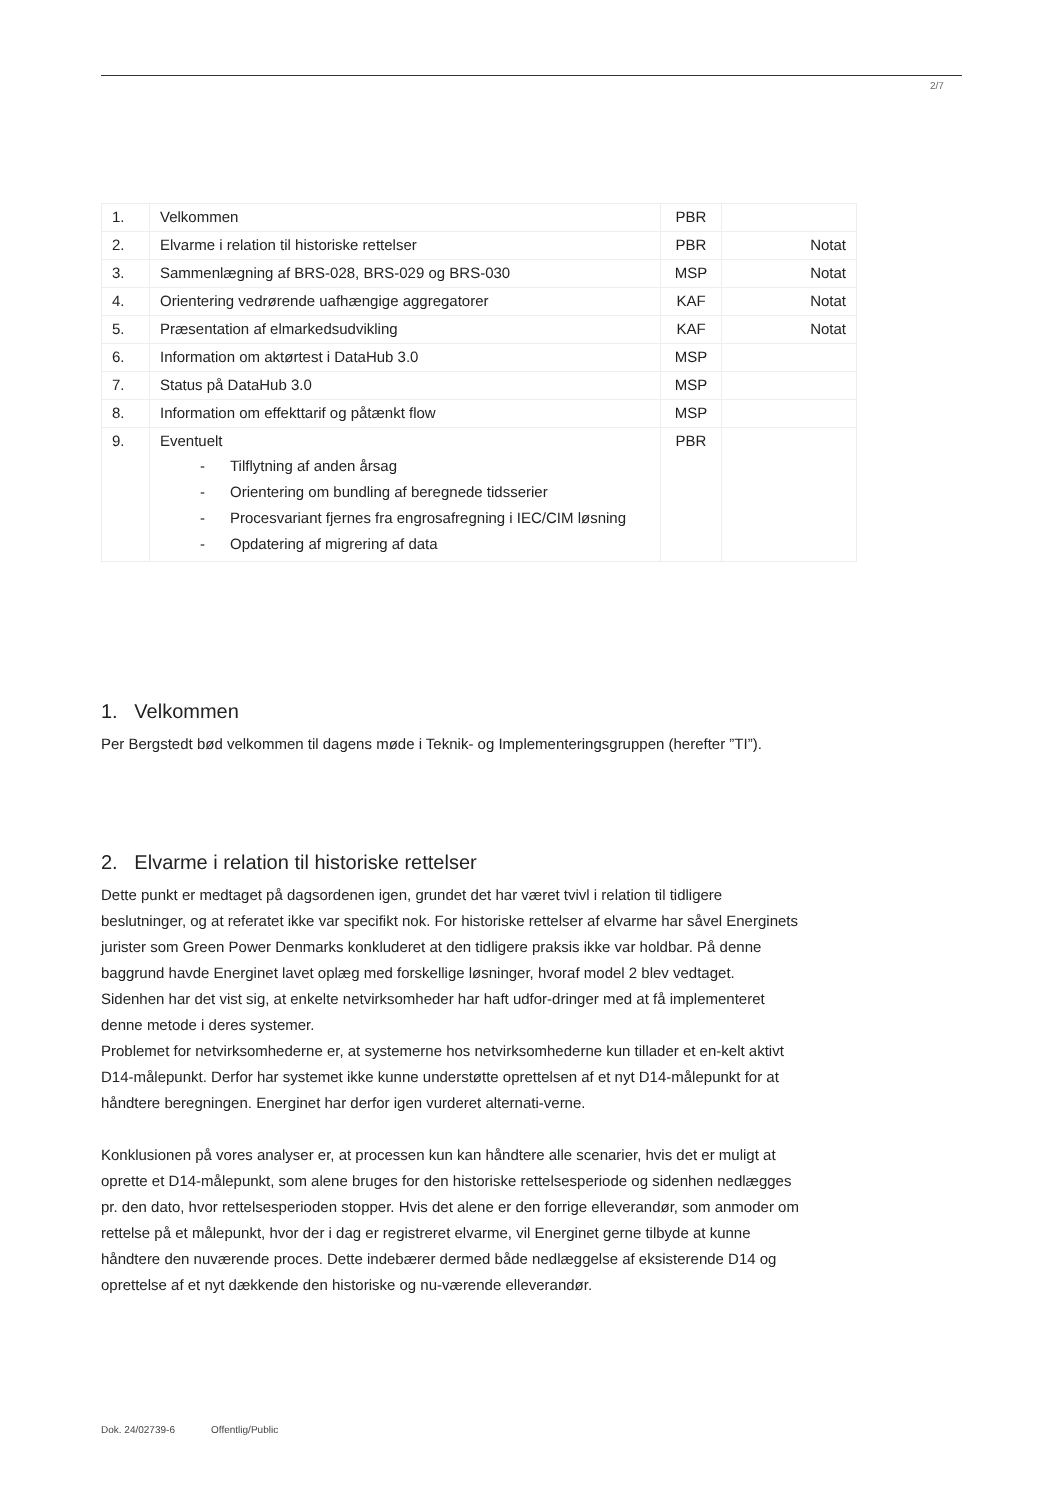2/7
| 1. | Velkommen | PBR | |
| 2. | Elvarme i relation til historiske rettelser | PBR | Notat |
| 3. | Sammenlægning af BRS-028, BRS-029 og BRS-030 | MSP | Notat |
| 4. | Orientering vedrørende uafhængige aggregatorer | KAF | Notat |
| 5. | Præsentation af elmarkedsudvikling | KAF | Notat |
| 6. | Information om aktørtest i DataHub 3.0 | MSP | |
| 7. | Status på DataHub 3.0 | MSP | |
| 8. | Information om effekttarif og påtænkt flow | MSP | |
| 9. | Eventuelt - Tilflytning af anden årsag - Orientering om bundling af beregnede tidsserier - Procesvariant fjernes fra engrosafregning i IEC/CIM løsning - Opdatering af migrering af data | PBR | |
1. Velkommen
Per Bergstedt bød velkommen til dagens møde i Teknik- og Implementeringsgruppen (herefter ”TI”).
2. Elvarme i relation til historiske rettelser
Dette punkt er medtaget på dagsordenen igen, grundet det har været tvivl i relation til tidligere beslutninger, og at referatet ikke var specifikt nok. For historiske rettelser af elvarme har såvel Energinets jurister som Green Power Denmarks konkluderet at den tidligere praksis ikke var holdbar. På denne baggrund havde Energinet lavet oplæg med forskellige løsninger, hvoraf model 2 blev vedtaget. Sidenhen har det vist sig, at enkelte netvirksomheder har haft udfor-dringer med at få implementeret denne metode i deres systemer.
Problemet for netvirksomhederne er, at systemerne hos netvirksomhederne kun tillader et en-kelt aktivt D14-målepunkt. Derfor har systemet ikke kunne understøtte oprettelsen af et nyt D14-målepunkt for at håndtere beregningen. Energinet har derfor igen vurderet alternati-verne.
Konklusionen på vores analyser er, at processen kun kan håndtere alle scenarier, hvis det er muligt at oprette et D14-målepunkt, som alene bruges for den historiske rettelsesperiode og sidenhen nedlægges pr. den dato, hvor rettelsesperioden stopper. Hvis det alene er den forrige elleverandør, som anmoder om rettelse på et målepunkt, hvor der i dag er registreret elvarme, vil Energinet gerne tilbyde at kunne håndtere den nuværende proces. Dette indebærer dermed både nedlæggelse af eksisterende D14 og oprettelse af et nyt dækkende den historiske og nu-værende elleverandør.
Dok. 24/02739-6 Offentlig/Public